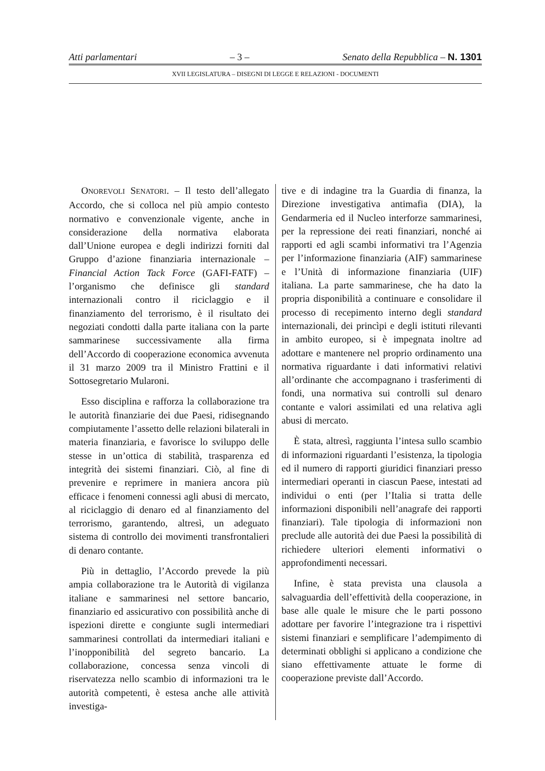Atti parlamentari – 3 – Senato della Repubblica – N. 1301
XVII LEGISLATURA – DISEGNI DI LEGGE E RELAZIONI - DOCUMENTI
ONOREVOLI SENATORI. – Il testo dell’allegato Accordo, che si colloca nel più ampio contesto normativo e convenzionale vigente, anche in considerazione della normativa elaborata dall’Unione europea e degli indirizzi forniti dal Gruppo d’azione finanziaria internazionale – Financial Action Tack Force (GAFI-FATF) – l’organismo che definisce gli standard internazionali contro il riciclaggio e il finanziamento del terrorismo, è il risultato dei negoziati condotti dalla parte italiana con la parte sammarinese successivamente alla firma dell’Accordo di cooperazione economica avvenuta il 31 marzo 2009 tra il Ministro Frattini e il Sottosegretario Mularoni.
Esso disciplina e rafforza la collaborazione tra le autorità finanziarie dei due Paesi, ridisegnando compiutamente l’assetto delle relazioni bilaterali in materia finanziaria, e favorisce lo sviluppo delle stesse in un’ottica di stabilità, trasparenza ed integrità dei sistemi finanziari. Ciò, al fine di prevenire e reprimere in maniera ancora più efficace i fenomeni connessi agli abusi di mercato, al riciclaggio di denaro ed al finanziamento del terrorismo, garantendo, altresì, un adeguato sistema di controllo dei movimenti transfrontalieri di denaro contante.
Più in dettaglio, l’Accordo prevede la più ampia collaborazione tra le Autorità di vigilanza italiane e sammarinesi nel settore bancario, finanziario ed assicurativo con possibilità anche di ispezioni dirette e congiunte sugli intermediari sammarinesi controllati da intermediari italiani e l’inopponibilità del segreto bancario. La collaborazione, concessa senza vincoli di riservatezza nello scambio di informazioni tra le autorità competenti, è estesa anche alle attività investiga-
tive e di indagine tra la Guardia di finanza, la Direzione investigativa antimafia (DIA), la Gendarmeria ed il Nucleo interforze sammarinesi, per la repressione dei reati finanziari, nonché ai rapporti ed agli scambi informativi tra l’Agenzia per l’informazione finanziaria (AIF) sammarinese e l’Unità di informazione finanziaria (UIF) italiana. La parte sammarinese, che ha dato la propria disponibilità a continuare e consolidare il processo di recepimento interno degli standard internazionali, dei princìpi e degli istituti rilevanti in ambito europeo, si è impegnata inoltre ad adottare e mantenere nel proprio ordinamento una normativa riguardante i dati informativi relativi all’ordinante che accompagnano i trasferimenti di fondi, una normativa sui controlli sul denaro contante e valori assimilati ed una relativa agli abusi di mercato.
È stata, altresì, raggiunta l’intesa sullo scambio di informazioni riguardanti l’esistenza, la tipologia ed il numero di rapporti giuridici finanziari presso intermediari operanti in ciascun Paese, intestati ad individui o enti (per l’Italia si tratta delle informazioni disponibili nell’anagrafe dei rapporti finanziari). Tale tipologia di informazioni non preclude alle autorità dei due Paesi la possibilità di richiedere ulteriori elementi informativi o approfondimenti necessari.
Infine, è stata prevista una clausola a salvaguardia dell’effettività della cooperazione, in base alle quale le misure che le parti possono adottare per favorire l’integrazione tra i rispettivi sistemi finanziari e semplificare l’adempimento di determinati obblighi si applicano a condizione che siano effettivamente attuate le forme di cooperazione previste dall’Accordo.